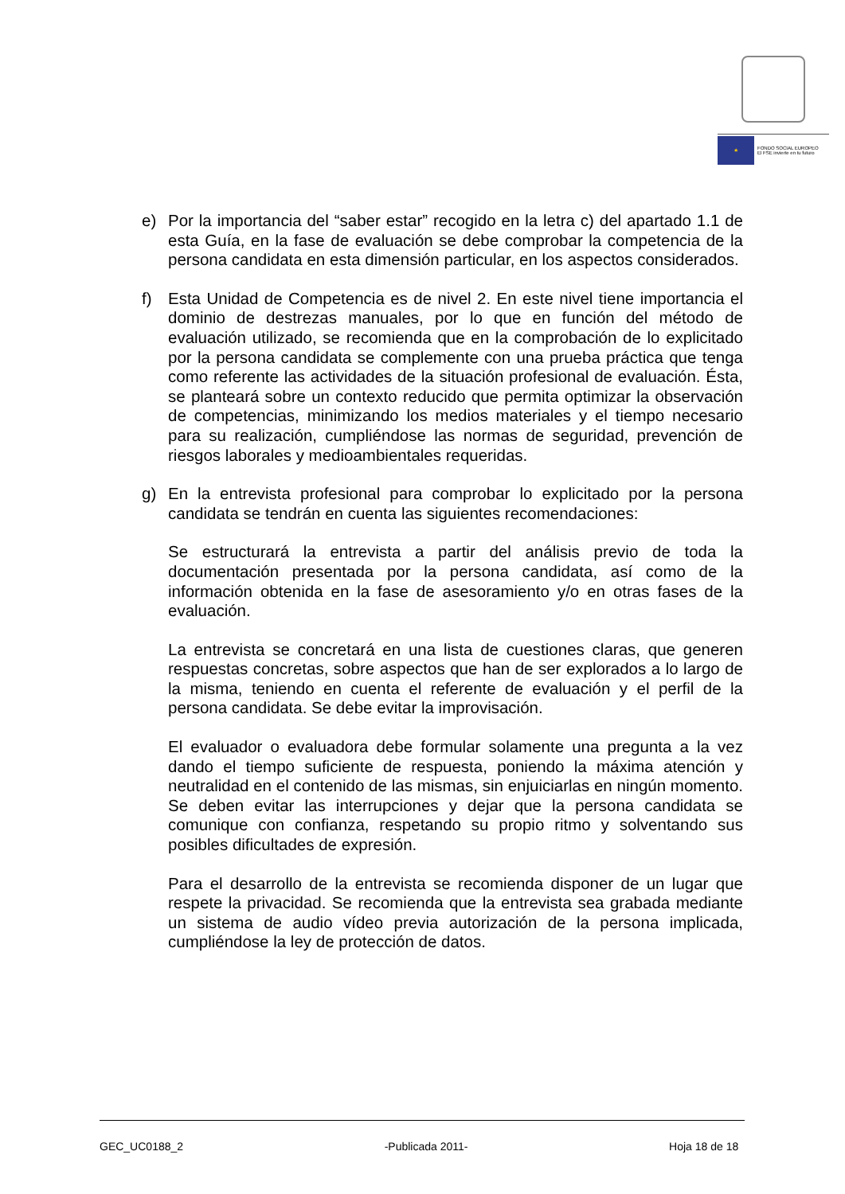★
FONDO SOCIAL EUROPEO
El FSE invierte en tu futuro
e) Por la importancia del “saber estar” recogido en la letra c) del apartado 1.1 de esta Guía, en la fase de evaluación se debe comprobar la competencia de la persona candidata en esta dimensión particular, en los aspectos considerados.
f) Esta Unidad de Competencia es de nivel 2. En este nivel tiene importancia el dominio de destrezas manuales, por lo que en función del método de evaluación utilizado, se recomienda que en la comprobación de lo explicitado por la persona candidata se complemente con una prueba práctica que tenga como referente las actividades de la situación profesional de evaluación. Ésta, se planteará sobre un contexto reducido que permita optimizar la observación de competencias, minimizando los medios materiales y el tiempo necesario para su realización, cumpliéndose las normas de seguridad, prevención de riesgos laborales y medioambientales requeridas.
g) En la entrevista profesional para comprobar lo explicitado por la persona candidata se tendrán en cuenta las siguientes recomendaciones:
Se estructurará la entrevista a partir del análisis previo de toda la documentación presentada por la persona candidata, así como de la información obtenida en la fase de asesoramiento y/o en otras fases de la evaluación.
La entrevista se concretará en una lista de cuestiones claras, que generen respuestas concretas, sobre aspectos que han de ser explorados a lo largo de la misma, teniendo en cuenta el referente de evaluación y el perfil de la persona candidata. Se debe evitar la improvisación.
El evaluador o evaluadora debe formular solamente una pregunta a la vez dando el tiempo suficiente de respuesta, poniendo la máxima atención y neutralidad en el contenido de las mismas, sin enjuiciarlas en ningún momento. Se deben evitar las interrupciones y dejar que la persona candidata se comunique con confianza, respetando su propio ritmo y solventando sus posibles dificultades de expresión.
Para el desarrollo de la entrevista se recomienda disponer de un lugar que respete la privacidad. Se recomienda que la entrevista sea grabada mediante un sistema de audio vídeo previa autorización de la persona implicada, cumpliéndose la ley de protección de datos.
GEC_UC0188_2 -Publicada 2011- Hoja 18 de 18